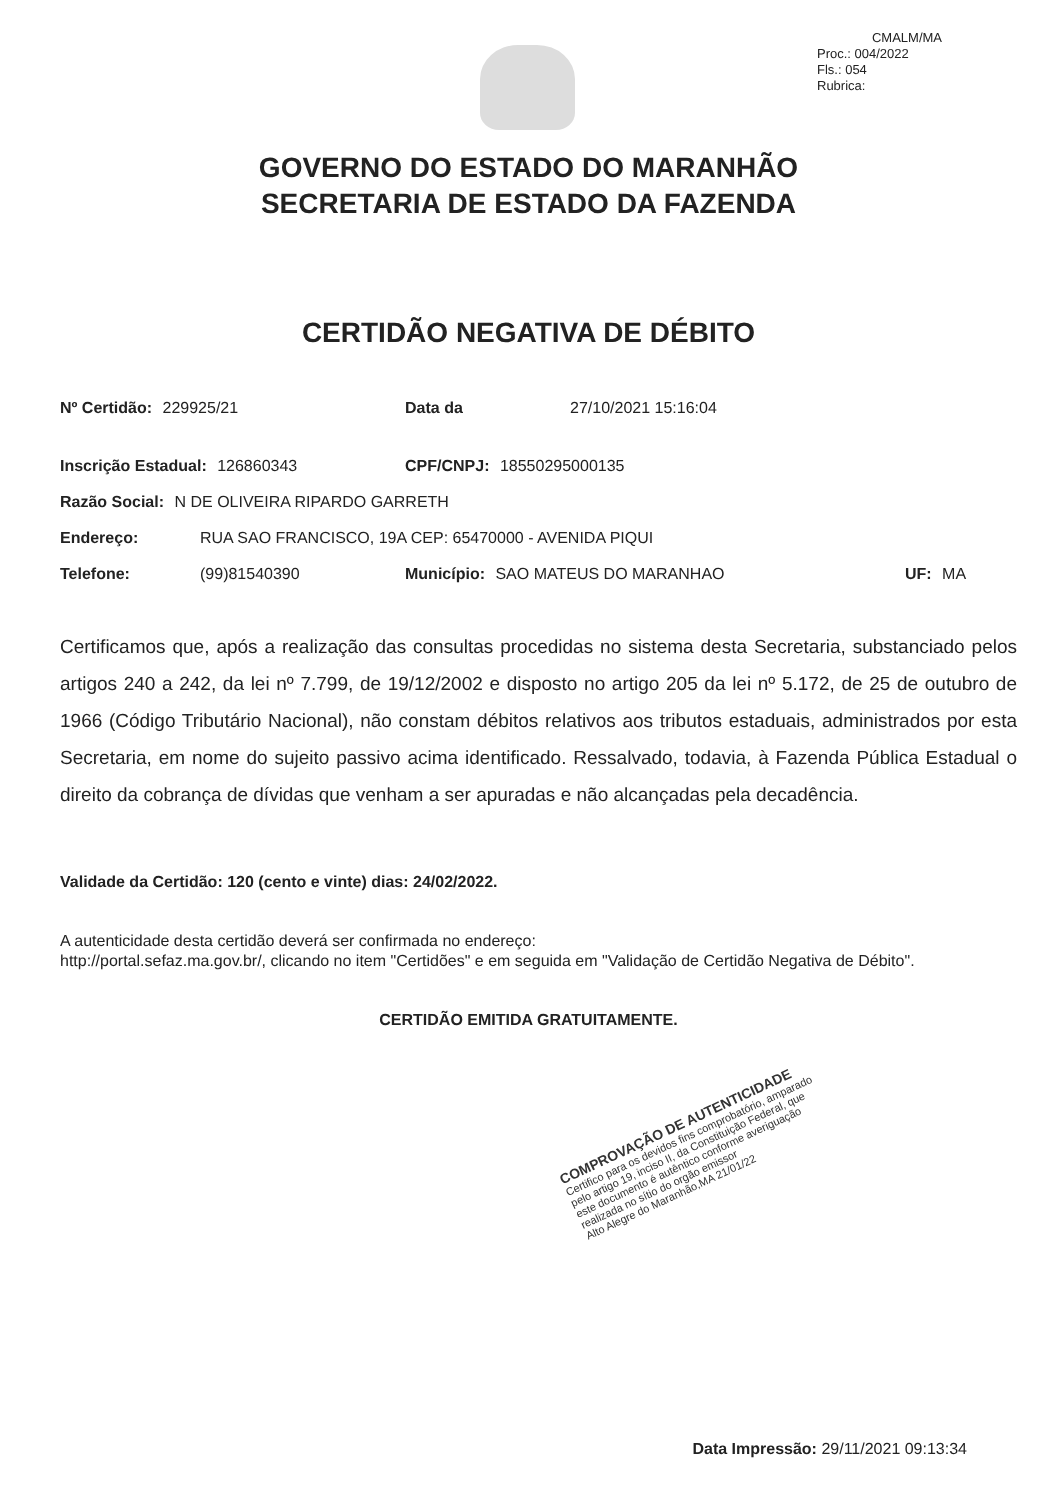CMALM/MA
Proc.: 004/2022
Fls.: 054
Rubrica:
GOVERNO DO ESTADO DO MARANHÃO
SECRETARIA DE ESTADO DA FAZENDA
CERTIDÃO NEGATIVA DE DÉBITO
Nº Certidão: 229925/21 Data da 27/10/2021 15:16:04
Inscrição Estadual: 126860343 CPF/CNPJ: 18550295000135
Razão Social: N DE OLIVEIRA RIPARDO GARRETH
Endereço: RUA SAO FRANCISCO, 19A CEP: 65470000 - AVENIDA PIQUI
Telefone: (99)81540390 Município: SAO MATEUS DO MARANHAO UF: MA
Certificamos que, após a realização das consultas procedidas no sistema desta Secretaria, substanciado pelos artigos 240 a 242, da lei nº 7.799, de 19/12/2002 e disposto no artigo 205 da lei nº 5.172, de 25 de outubro de 1966 (Código Tributário Nacional), não constam débitos relativos aos tributos estaduais, administrados por esta Secretaria, em nome do sujeito passivo acima identificado. Ressalvado, todavia, à Fazenda Pública Estadual o direito da cobrança de dívidas que venham a ser apuradas e não alcançadas pela decadência.
Validade da Certidão: 120 (cento e vinte) dias: 24/02/2022.
A autenticidade desta certidão deverá ser confirmada no endereço:
http://portal.sefaz.ma.gov.br/, clicando no item "Certidões" e em seguida em "Validação de Certidão Negativa de Débito".
CERTIDÃO EMITIDA GRATUITAMENTE.
COMPROVAÇÃO DE AUTENTICIDADE
Certifico para os devidos fins comprobatório, amparado pelo artigo 19, inciso II, da Constituição Federal, que este documento é autêntico conforme averiguação realizada no sítio do orgão emissor
Alto Alegre do Maranhão,MA 21/01/22
Data Impressão: 29/11/2021 09:13:34